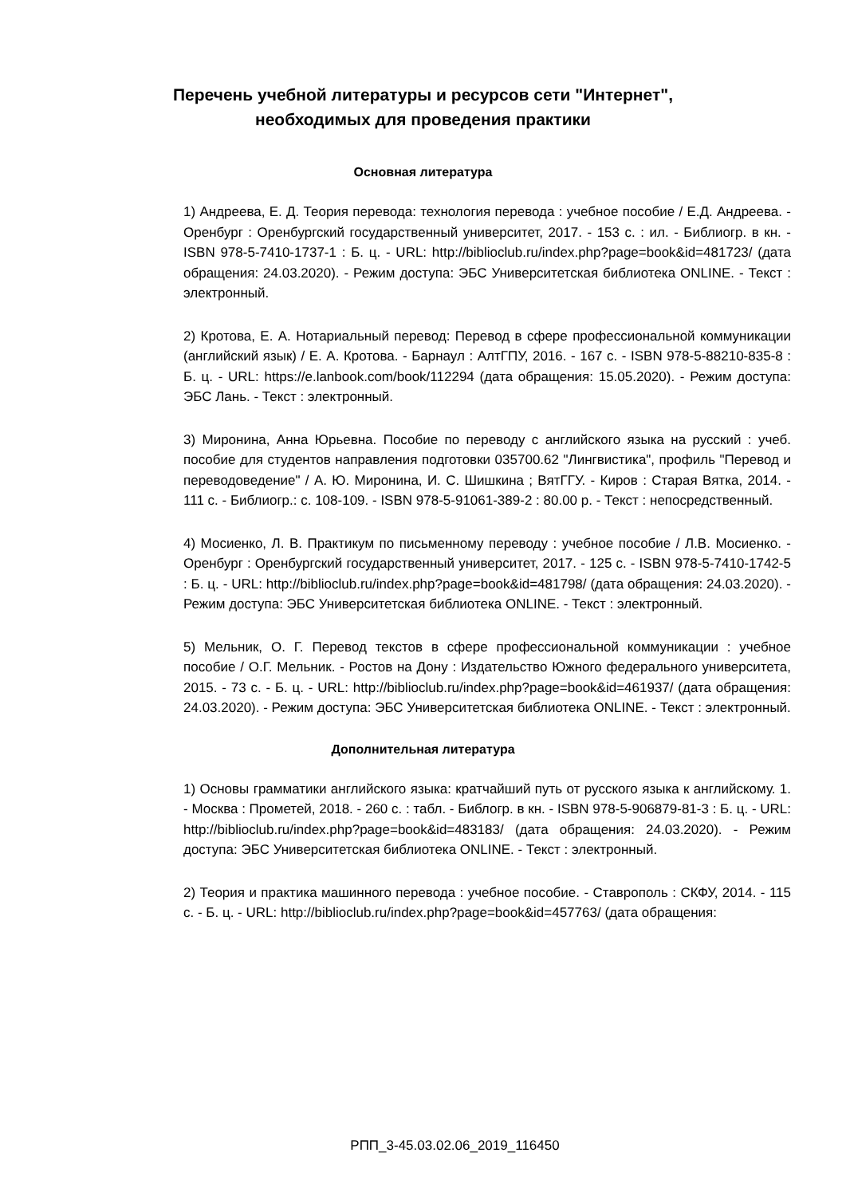Перечень учебной литературы и ресурсов сети "Интернет", необходимых для проведения практики
Основная литература
1) Андреева, Е. Д. Теория перевода: технология перевода : учебное пособие / Е.Д. Андреева. - Оренбург : Оренбургский государственный университет, 2017. - 153 с. : ил. - Библиогр. в кн. - ISBN 978-5-7410-1737-1 : Б. ц. - URL: http://biblioclub.ru/index.php?page=book&id=481723/ (дата обращения: 24.03.2020). - Режим доступа: ЭБС Университетская библиотека ONLINE. - Текст : электронный.
2) Кротова, Е. А. Нотариальный перевод: Перевод в сфере профессиональной коммуникации (английский язык) / Е. А. Кротова. - Барнаул : АлтГПУ, 2016. - 167 с. - ISBN 978-5-88210-835-8 : Б. ц. - URL: https://e.lanbook.com/book/112294 (дата обращения: 15.05.2020). - Режим доступа: ЭБС Лань. - Текст : электронный.
3) Миронина, Анна Юрьевна. Пособие по переводу с английского языка на русский : учеб. пособие для студентов направления подготовки 035700.62 "Лингвистика", профиль "Перевод и переводоведение" / А. Ю. Миронина, И. С. Шишкина ; ВятГГУ. - Киров : Старая Вятка, 2014. - 111 с. - Библиогр.: с. 108-109. - ISBN 978-5-91061-389-2 : 80.00 р. - Текст : непосредственный.
4) Мосиенко, Л. В. Практикум по письменному переводу : учебное пособие / Л.В. Мосиенко. - Оренбург : Оренбургский государственный университет, 2017. - 125 с. - ISBN 978-5-7410-1742-5 : Б. ц. - URL: http://biblioclub.ru/index.php?page=book&id=481798/ (дата обращения: 24.03.2020). - Режим доступа: ЭБС Университетская библиотека ONLINE. - Текст : электронный.
5) Мельник, О. Г. Перевод текстов в сфере профессиональной коммуникации : учебное пособие / О.Г. Мельник. - Ростов на Дону : Издательство Южного федерального университета, 2015. - 73 с. - Б. ц. - URL: http://biblioclub.ru/index.php?page=book&id=461937/ (дата обращения: 24.03.2020). - Режим доступа: ЭБС Университетская библиотека ONLINE. - Текст : электронный.
Дополнительная литература
1) Основы грамматики английского языка: кратчайший путь от русского языка к английскому. 1. - Москва : Прометей, 2018. - 260 с. : табл. - Библогр. в кн. - ISBN 978-5-906879-81-3 : Б. ц. - URL: http://biblioclub.ru/index.php?page=book&id=483183/ (дата обращения: 24.03.2020). - Режим доступа: ЭБС Университетская библиотека ONLINE. - Текст : электронный.
2) Теория и практика машинного перевода : учебное пособие. - Ставрополь : СКФУ, 2014. - 115 с. - Б. ц. - URL: http://biblioclub.ru/index.php?page=book&id=457763/ (дата обращения:
РПП_3-45.03.02.06_2019_116450